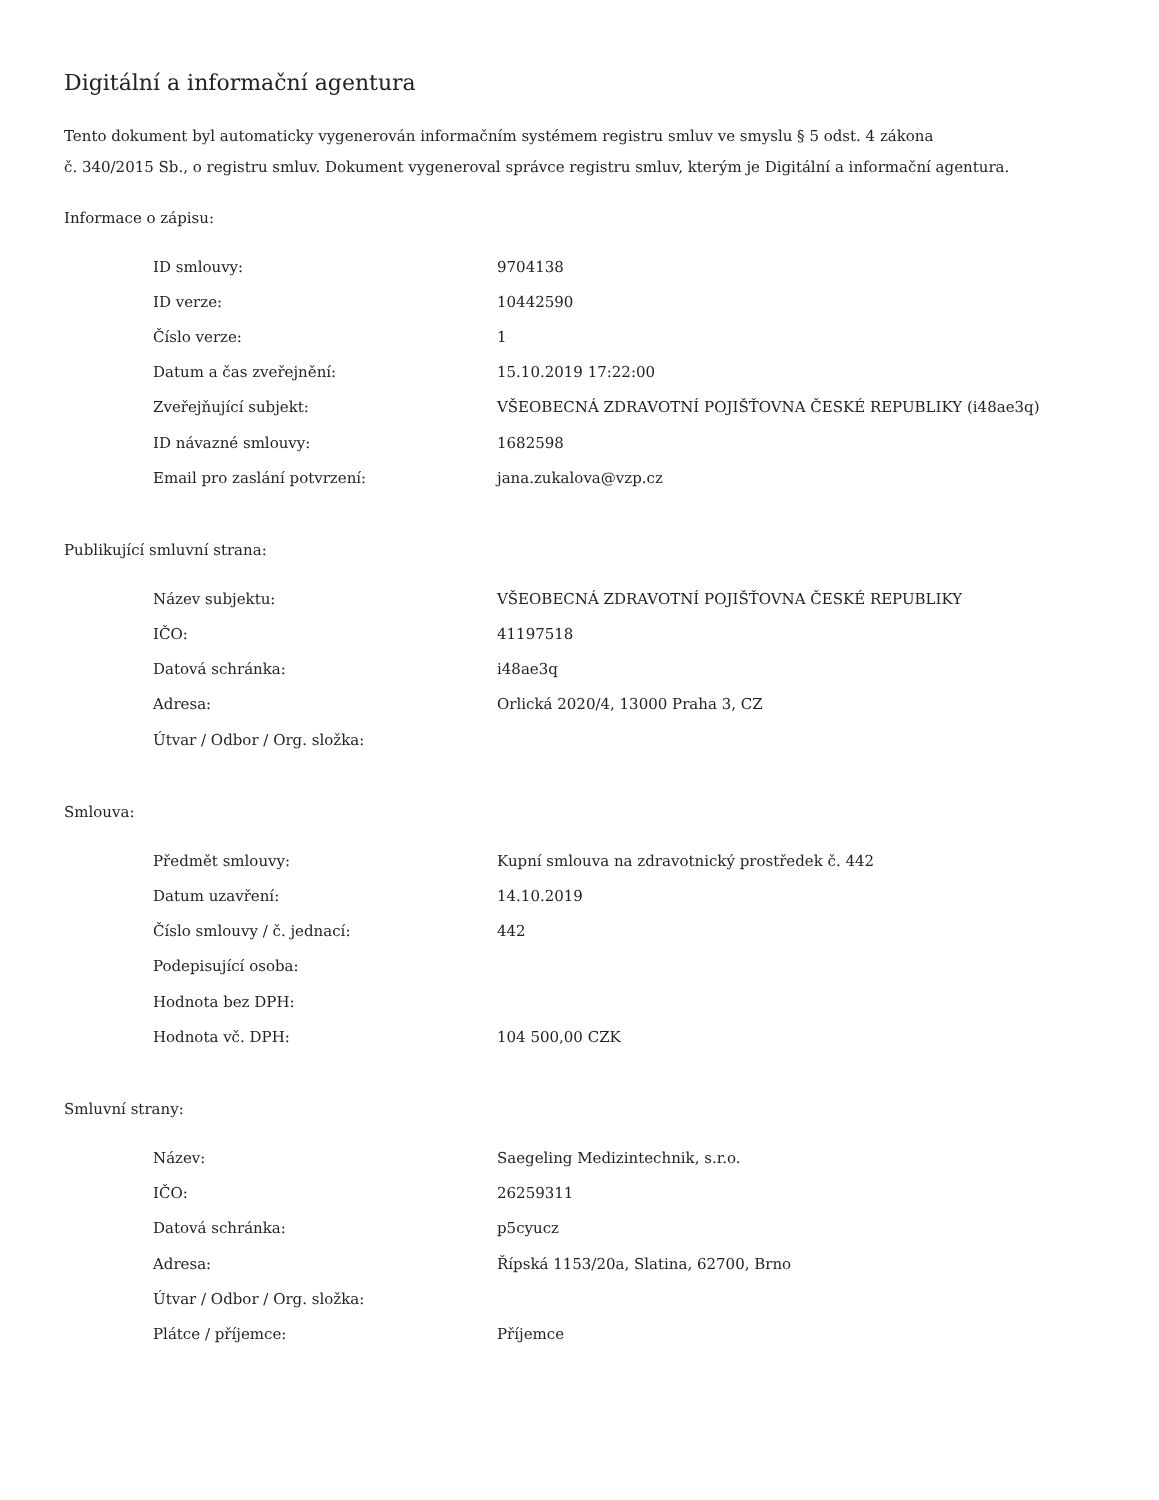Digitální a informační agentura
Tento dokument byl automaticky vygenerován informačním systémem registru smluv ve smyslu § 5 odst. 4 zákona
č. 340/2015 Sb., o registru smluv. Dokument vygeneroval správce registru smluv, kterým je Digitální a informační agentura.
Informace o zápisu:
| ID smlouvy: | 9704138 |
| ID verze: | 10442590 |
| Číslo verze: | 1 |
| Datum a čas zveřejnění: | 15.10.2019 17:22:00 |
| Zveřejňující subjekt: | VŠEOBECNÁ ZDRAVOTNÍ POJIŠŤOVNA ČESKÉ REPUBLIKY (i48ae3q) |
| ID návazné smlouvy: | 1682598 |
| Email pro zaslání potvrzení: | jana.zukalova@vzp.cz |
Publikující smluvní strana:
| Název subjektu: | VŠEOBECNÁ ZDRAVOTNÍ POJIŠŤOVNA ČESKÉ REPUBLIKY |
| IČO: | 41197518 |
| Datová schránka: | i48ae3q |
| Adresa: | Orlická 2020/4, 13000 Praha 3, CZ |
| Útvar / Odbor / Org. složka: | |
Smlouva:
| Předmět smlouvy: | Kupní smlouva na zdravotnický prostředek č. 442 |
| Datum uzavření: | 14.10.2019 |
| Číslo smlouvy / č. jednací: | 442 |
| Podepisující osoba: | |
| Hodnota bez DPH: | |
| Hodnota vč. DPH: | 104 500,00 CZK |
Smluvní strany:
| Název: | Saegeling Medizintechnik, s.r.o. |
| IČO: | 26259311 |
| Datová schránka: | p5cyucz |
| Adresa: | Řípská 1153/20a, Slatina, 62700, Brno |
| Útvar / Odbor / Org. složka: | |
| Plátce / příjemce: | Příjemce |